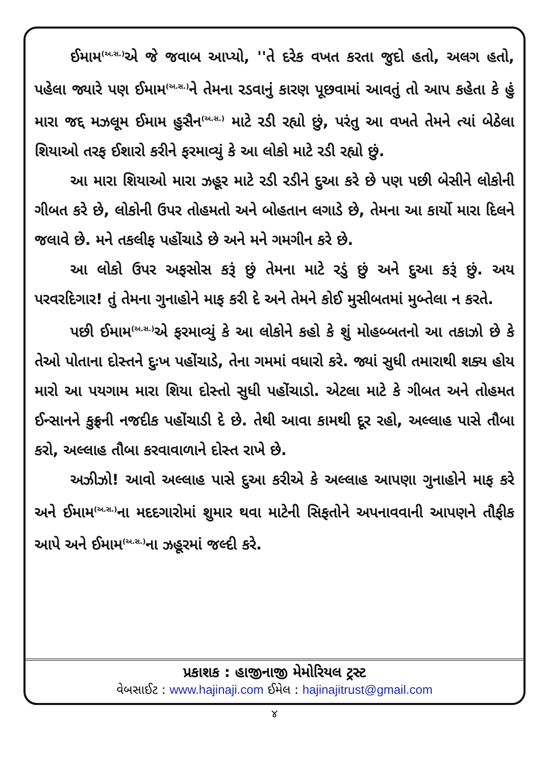ઈમામ<sup>(અ.સ.)</sup>એ જે જવાબ આપ્યો, ''તે દરેક વખત કરતા જુદો હતો, અલગ હતો, પહેલા જ્યારે પણ ઈમામ<sup>(અ.સ.)</sup>ને તેમના રડવાનું કારણ પૂછવામાં આવતું તો આપ કહેતા કે હું મારા જદ્દ મઝલૂમ ઈમામ હુસૈન<sup>(અ.સ.)</sup> માટે રડી રહ્યો છું, પરંતુ આ વખતે તેમને ત્યાં બેઠેલા શિયાઓ તરફ ઈશારો કરીને ફરમાવ્યું કે આ લોકો માટે રડી રહ્યો છું.
આ મારા શિયાઓ મારા ઝહૂર માટે રડી રડીને દુઆ કરે છે પણ પછી બેસીને લોકોની ગીબત કરે છે, લોકોની ઉપર તોહમતો અને બોહતાન લગાડે છે, તેમના આ કાર્યો મારા દિલને જલાવે છે. મને તકલીફ પહોંચાડે છે અને મને ગમગીન કરે છે.
આ લોકો ઉપર અફસોસ કરૂં છું તેમના માટે રડું છું અને દુઆ કરૂં છું. અય પરવરદિગાર! તું તેમના ગુનાહોને માફ કરી દે અને તેમને કોઈ મુસીબતમાં મુબ્તેલા ન કરતે.
પછી ઈમામ<sup>(અ.સ.)</sup>એ ફરમાવ્યું કે આ લોકોને કહો કે શું મોહબ્બતનો આ તકાઝો છે કે તેઓ પોતાના દોસ્તને દુઃખ પહોંચાડે, તેના ગમમાં વધારો કરે. જ્યાં સુધી તમારાથી શક્ય હોય મારો આ પયગામ મારા શિયા દોસ્તો સુધી પહોંચાડો. એટલા માટે કે ગીબત અને તોહમત ઈન્સાનને કુફ્રની નજદીક પહોંચાડી દે છે. તેથી આવા કામથી દૂર રહો, અલ્લાહ પાસે તૌબા કરો, અલ્લાહ તૌબા કરવાવાળાને દોસ્ત રાખે છે.
અઝીઝો! આવો અલ્લાહ પાસે દુઆ કરીએ કે અલ્લાહ આપણા ગુનાહોને માફ કરે અને ઈમામ<sup>(અ.સ.)</sup>ના મદદગારોમાં શુમાર થવા માટેની સિફતોને અપનાવવાની આપણને તૌફીક આપે અને ઈમામ<sup>(અ.સ.)</sup>ના ઝહૂરમાં જલ્દી કરે.
પ્રકાશક : હાજીનાજી મેમોરિયલ ટ્રસ્ટ
વેબસાઈટ : www.hajinaji.com ઈમેલ : hajinajitrust@gmail.com
૪